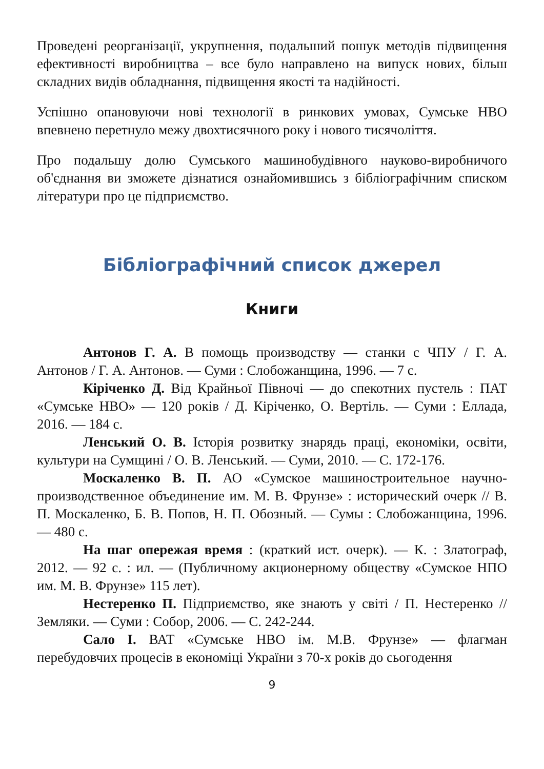Проведені реорганізації, укрупнення, подальший пошук методів підвищення ефективності виробництва – все було направлено на випуск нових, більш складних видів обладнання, підвищення якості та надійності.
Успішно опановуючи нові технології в ринкових умовах, Сумське НВО впевнено перетнуло межу двохтисячного року і нового тисячоліття.
Про подальшу долю Сумського машинобудівного науково-виробничого об'єднання ви зможете дізнатися ознайомившись з бібліографічним списком літератури про це підприємство.
Бібліографічний список джерел
Книги
Антонов Г. А. В помощь производству — станки с ЧПУ / Г. А. Антонов / Г. А. Антонов. — Суми : Слобожанщина, 1996. — 7 с.
Кіріченко Д. Від Крайньої Півночі — до спекотних пустель : ПАТ «Сумське НВО» — 120 років / Д. Кіріченко, О. Вертіль. — Суми : Еллада, 2016. — 184 с.
Ленський О. В. Історія розвитку знарядь праці, економіки, освіти, культури на Сумщині / О. В. Ленський. — Суми, 2010. — С. 172-176.
Москаленко В. П. АО «Сумское машиностроительное научно-производственное объединение им. М. В. Фрунзе» : исторический очерк // В. П. Москаленко, Б. В. Попов, Н. П. Обозный. — Сумы : Слобожанщина, 1996. — 480 с.
На шаг опережая время : (краткий ист. очерк). — К. : Златограф, 2012. — 92 с. : ил. — (Публичному акционерному обществу «Сумское НПО им. М. В. Фрунзе» 115 лет).
Нестеренко П. Підприємство, яке знають у світі / П. Нестеренко // Земляки. — Суми : Собор, 2006. — С. 242-244.
Сало І. ВАТ «Сумське НВО ім. М.В. Фрунзе» — флагман перебудовчих процесів в економіці України з 70-х років до сьогодення
9